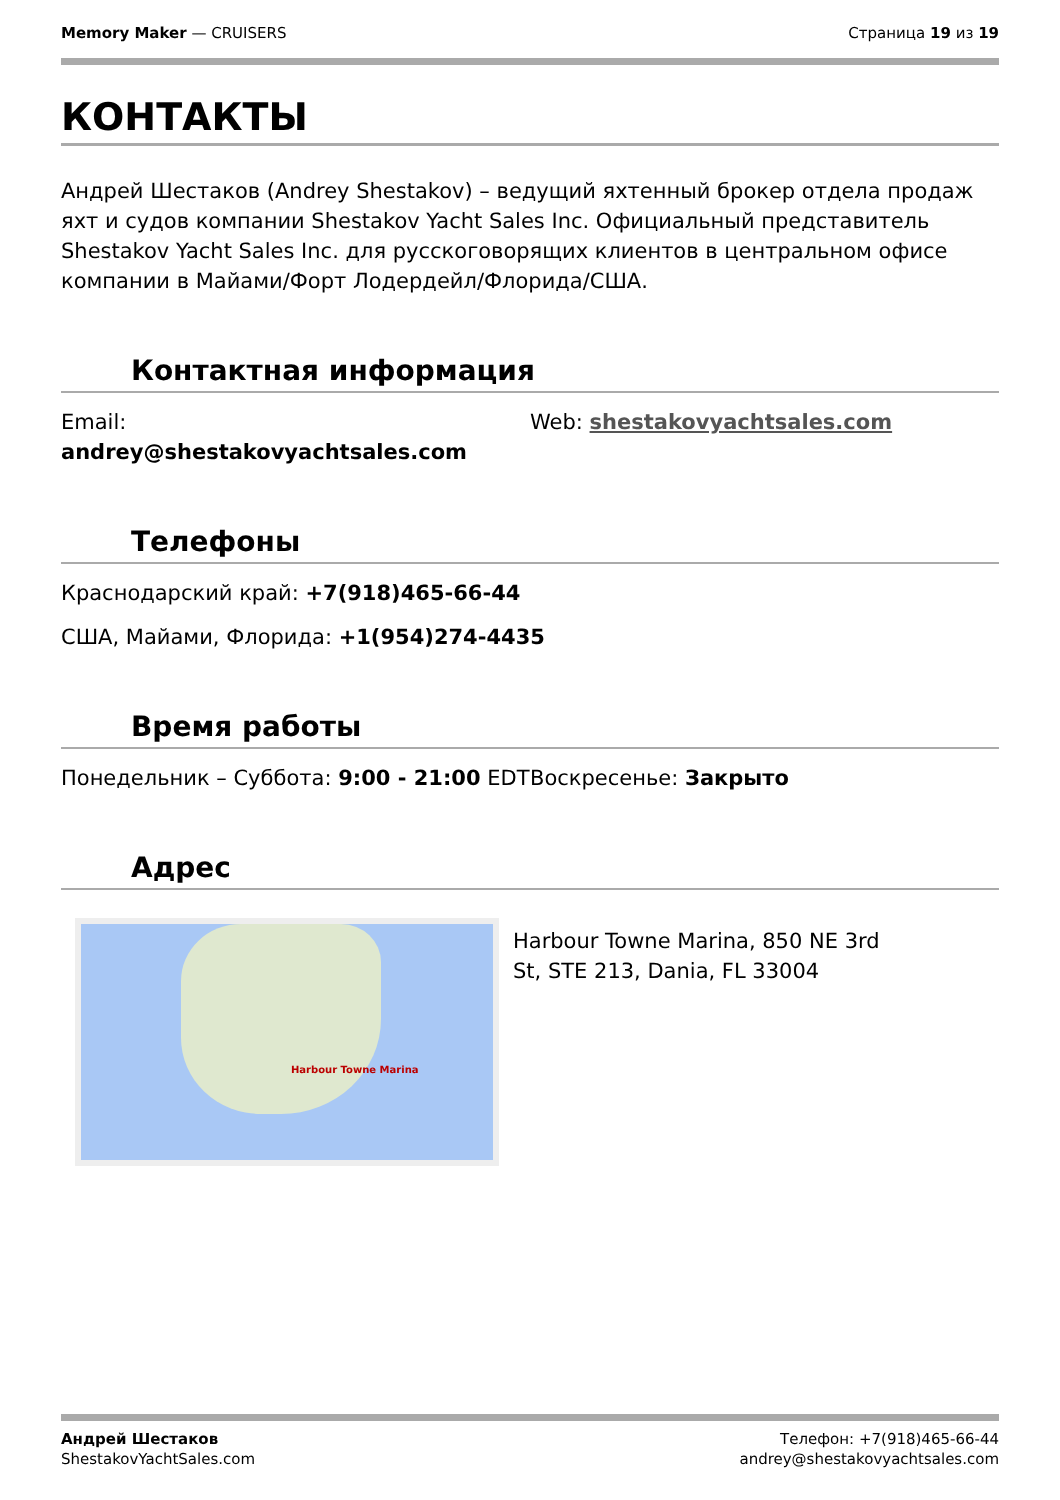Memory Maker — CRUISERS Страница 19 из 19
КОНТАКТЫ
Андрей Шестаков (Andrey Shestakov) – ведущий яхтенный брокер отдела продаж яхт и судов компании Shestakov Yacht Sales Inc. Официальный представитель Shestakov Yacht Sales Inc. для русскоговорящих клиентов в центральном офисе компании в Майами/Форт Лодердейл/Флорида/США.
Контактная информация
Email:
andrey@shestakovyachtsales.com
Web: shestakovyachtsales.com
Телефоны
Краснодарский край: +7(918)465-66-44
США, Майами, Флорида: +1(954)274-4435
Время работы
Понедельник – Суббота: 9:00 - 21:00 EDT
Воскресенье: Закрыто
Адрес
Harbour Towne Marina
Harbour Towne Marina, 850 NE 3rd St, STE 213, Dania, FL 33004
Андрей Шестаков
ShestakovYachtSales.com
Телефон: +7(918)465-66-44
andrey@shestakovyachtsales.com